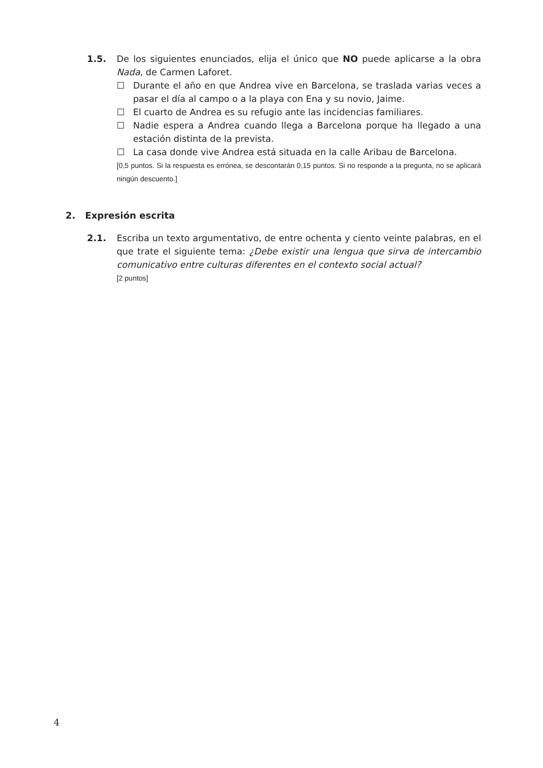1.5. De los siguientes enunciados, elija el único que NO puede aplicarse a la obra Nada, de Carmen Laforet.
☐ Durante el año en que Andrea vive en Barcelona, se traslada varias veces a pasar el día al campo o a la playa con Ena y su novio, Jaime.
☐ El cuarto de Andrea es su refugio ante las incidencias familiares.
☐ Nadie espera a Andrea cuando llega a Barcelona porque ha llegado a una estación distinta de la prevista.
☐ La casa donde vive Andrea está situada en la calle Aribau de Barcelona.
[0,5 puntos. Si la respuesta es errónea, se descontarán 0,15 puntos. Si no responde a la pregunta, no se aplicará ningún descuento.]
2. Expresión escrita
2.1. Escriba un texto argumentativo, de entre ochenta y ciento veinte palabras, en el que trate el siguiente tema: ¿Debe existir una lengua que sirva de intercambio comunicativo entre culturas diferentes en el contexto social actual?
[2 puntos]
4